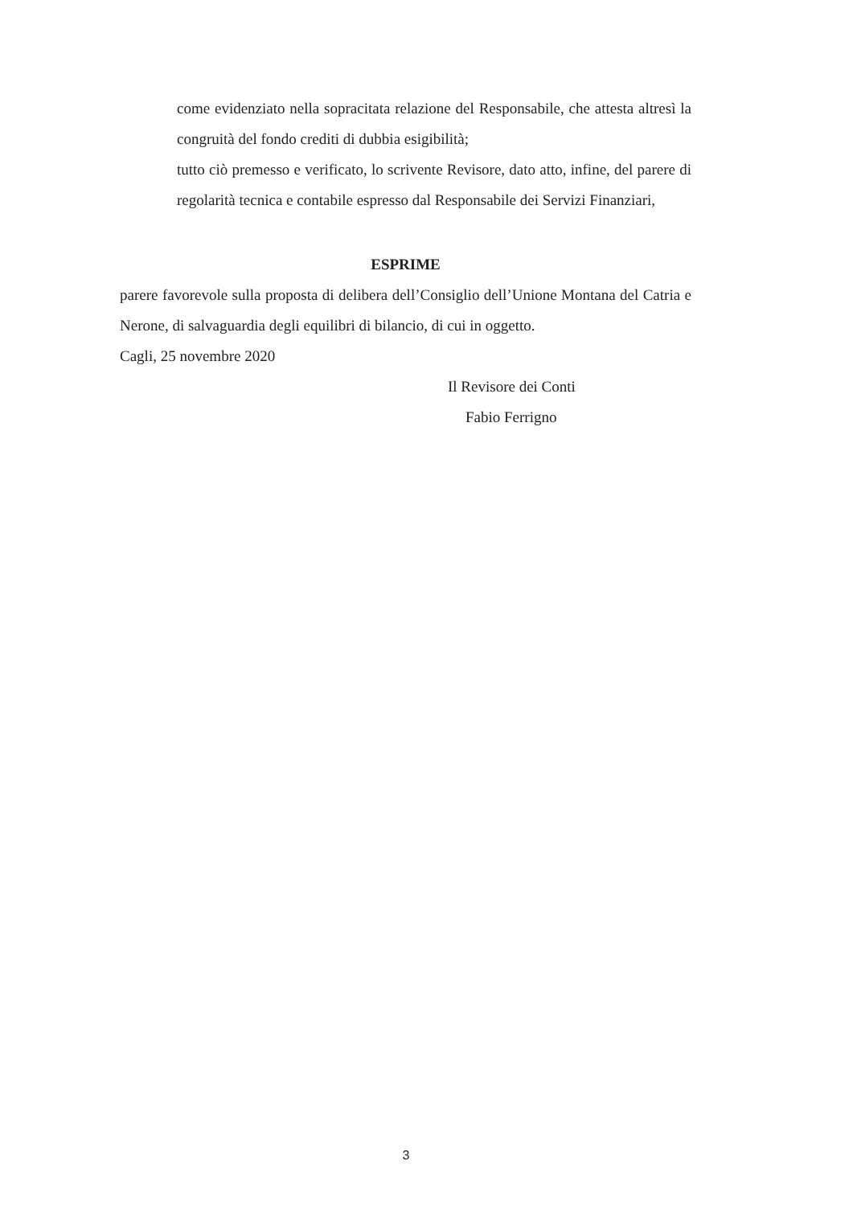come evidenziato nella sopracitata relazione del Responsabile, che attesta altresì la congruità del fondo crediti di dubbia esigibilità;
tutto ciò premesso e verificato, lo scrivente Revisore, dato atto, infine, del parere di regolarità tecnica e contabile espresso dal Responsabile dei Servizi Finanziari,
ESPRIME
parere favorevole sulla proposta di delibera dell’Consiglio dell’Unione Montana del Catria e Nerone, di salvaguardia degli equilibri di bilancio, di cui in oggetto.
Cagli, 25 novembre 2020
Il Revisore dei Conti
Fabio Ferrigno
3